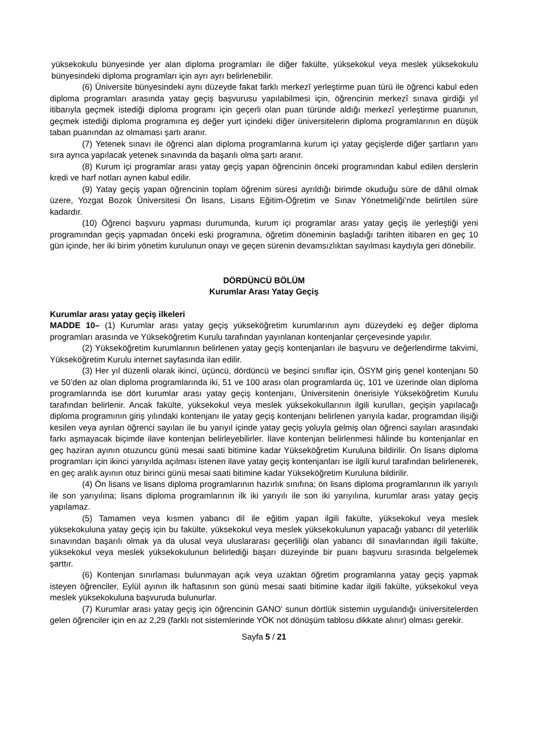yüksekokulu bünyesinde yer alan diploma programları ile diğer fakülte, yüksekokul veya meslek yüksekokulu bünyesindeki diploma programları için ayrı ayrı belirlenebilir.
(6) Üniversite bünyesindeki aynı düzeyde fakat farklı merkezî yerleştirme puan türü ile öğrenci kabul eden diploma programları arasında yatay geçiş başvurusu yapılabilmesi için, öğrencinin merkezî sınava girdiği yıl itibarıyla geçmek istediği diploma programı için geçerli olan puan türünde aldığı merkezî yerleştirme puanının, geçmek istediği diploma programına eş değer yurt içindeki diğer üniversitelerin diploma programlarının en düşük taban puanından az olmaması şartı aranır.
(7) Yetenek sınavı ile öğrenci alan diploma programlarına kurum içi yatay geçişlerde diğer şartların yanı sıra ayrıca yapılacak yetenek sınavında da başarılı olma şartı aranır.
(8) Kurum içi programlar arası yatay geçiş yapan öğrencinin önceki programından kabul edilen derslerin kredi ve harf notları aynen kabul edilir.
(9) Yatay geçiş yapan öğrencinin toplam öğrenim süresi ayrıldığı birimde okuduğu süre de dâhil olmak üzere, Yozgat Bozok Üniversitesi Ön lisans, Lisans Eğitim-Öğretim ve Sınav Yönetmeliği’nde belirtilen süre kadardır.
(10) Öğrenci başvuru yapması durumunda, kurum içi programlar arası yatay geçiş ile yerleştiği yeni programından geçiş yapmadan önceki eski programına, öğretim döneminin başladığı tarihten itibaren en geç 10 gün içinde, her iki birim yönetim kurulunun onayı ve geçen sürenin devamsızlıktan sayılması kaydıyla geri dönebilir.
DÖRDÜNCÜ BÖLÜM
Kurumlar Arası Yatay Geçiş
Kurumlar arası yatay geçiş ilkeleri
MADDE 10– (1) Kurumlar arası yatay geçiş yükseköğretim kurumlarının aynı düzeydeki eş değer diploma programları arasında ve Yükseköğretim Kurulu tarafından yayınlanan kontenjanlar çerçevesinde yapılır.
(2) Yükseköğretim kurumlarının belirlenen yatay geçiş kontenjanları ile başvuru ve değerlendirme takvimi, Yükseköğretim Kurulu internet sayfasında ilan edilir.
(3) Her yıl düzenli olarak ikinci, üçüncü, dördüncü ve beşinci sınıflar için, ÖSYM giriş genel kontenjanı 50 ve 50’den az olan diploma programlarında iki, 51 ve 100 arası olan programlarda üç, 101 ve üzerinde olan diploma programlarında ise dört kurumlar arası yatay geçiş kontenjanı, Üniversitenin önerisiyle Yükseköğretim Kurulu tarafından belirlenir. Ancak fakülte, yüksekokul veya meslek yüksekokullarının ilgili kurulları, geçişin yapılacağı diploma programının giriş yılındaki kontenjanı ile yatay geçiş kontenjanı belirlenen yarıyıla kadar, programdan ilişiği kesilen veya ayrılan öğrenci sayıları ile bu yarıyıl içinde yatay geçiş yoluyla gelmiş olan öğrenci sayıları arasındaki farkı aşmayacak biçimde ilave kontenjan belirleyebilirler. İlave kontenjan belirlenmesi hâlinde bu kontenjanlar en geç haziran ayının otuzuncu günü mesai saati bitimine kadar Yükseköğretim Kuruluna bildirilir. Ön lisans diploma programları için ikinci yarıyılda açılması istenen ilave yatay geçiş kontenjanları ise ilgili kurul tarafından belirlenerek, en geç aralık ayının otuz birinci günü mesai saati bitimine kadar Yükseköğretim Kuruluna bildirilir.
(4) Ön lisans ve lisans diploma programlarının hazırlık sınıfına; ön lisans diploma programlarının ilk yarıyılı ile son yarıyılına; lisans diploma programlarının ilk iki yarıyılı ile son iki yarıyılına, kurumlar arası yatay geçiş yapılamaz.
(5) Tamamen veya kısmen yabancı dil ile eğitim yapan ilgili fakülte, yüksekokul veya meslek yüksekokuluna yatay geçiş için bu fakülte, yüksekokul veya meslek yüksekokulunun yapacağı yabancı dil yeterlilik sınavından başarılı olmak ya da ulusal veya uluslararası geçerliliği olan yabancı dil sınavlarından ilgili fakülte, yüksekokul veya meslek yüksekokulunun belirlediği başarı düzeyinde bir puanı başvuru sırasında belgelemek şarttır.
(6) Kontenjan sınırlaması bulunmayan açık veya uzaktan öğretim programlarına yatay geçiş yapmak isteyen öğrenciler, Eylül ayının ilk haftasının son günü mesai saati bitimine kadar ilgili fakülte, yüksekokul veya meslek yüksekokuluna başvuruda bulunurlar.
(7) Kurumlar arası yatay geçiş için öğrencinin GANO' sunun dörtlük sistemin uygulandığı üniversitelerden gelen öğrenciler için en az 2,29 (farklı not sistemlerinde YÖK not dönüşüm tablosu dikkate alınır) olması gerekir.
Sayfa 5 / 21